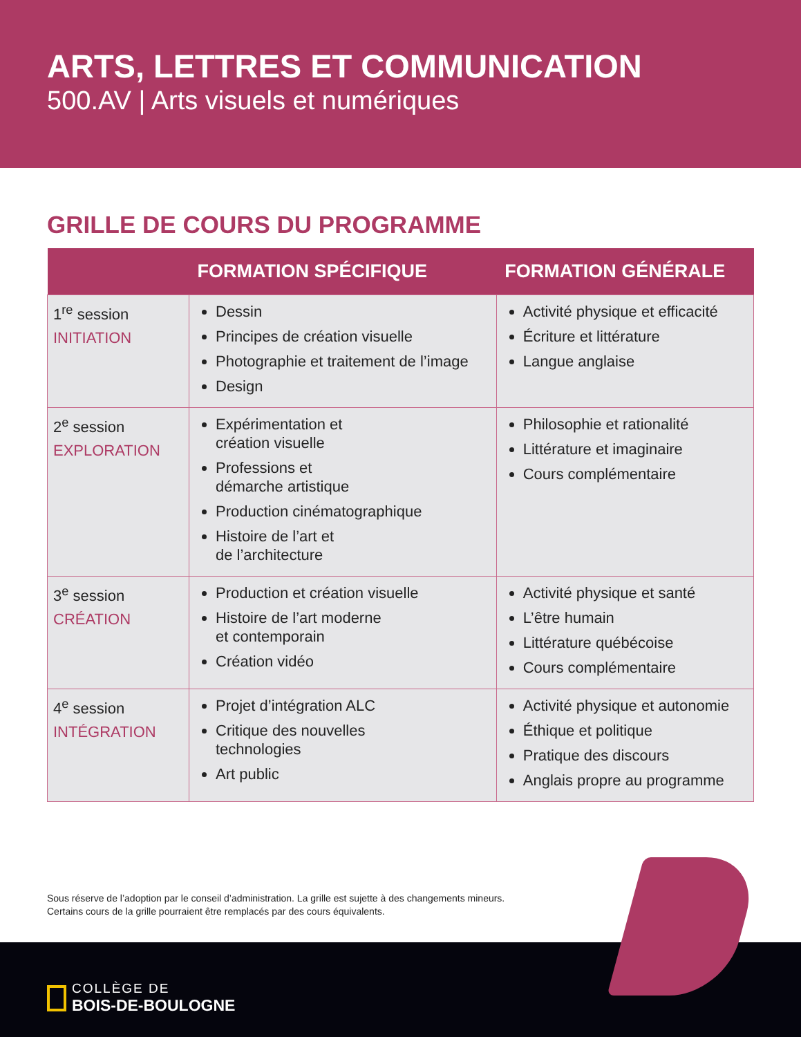ARTS, LETTRES ET COMMUNICATION
500.AV | Arts visuels et numériques
GRILLE DE COURS DU PROGRAMME
| | FORMATION SPÉCIFIQUE | FORMATION GÉNÉRALE |
| --- | --- | --- |
| 1<sup>re</sup> session INITIATION | Dessin Principes de création visuelle Photographie et traitement de l’image Design | Activité physique et efficacité Écriture et littérature Langue anglaise |
| 2<sup>e</sup> session EXPLORATION | Expérimentation et création visuelle Professions et démarche artistique Production cinématographique Histoire de l’art et de l’architecture | Philosophie et rationalité Littérature et imaginaire Cours complémentaire |
| 3<sup>e</sup> session CRÉATION | Production et création visuelle Histoire de l’art moderne et contemporain Création vidéo | Activité physique et santé L’être humain Littérature québécoise Cours complémentaire |
| 4<sup>e</sup> session INTÉGRATION | Projet d’intégration ALC Critique des nouvelles technologies Art public | Activité physique et autonomie Éthique et politique Pratique des discours Anglais propre au programme |
Sous réserve de l’adoption par le conseil d’administration. La grille est sujette à des changements mineurs.
Certains cours de la grille pourraient être remplacés par des cours équivalents.
COLLÈGE DE
BOIS-DE-BOULOGNE